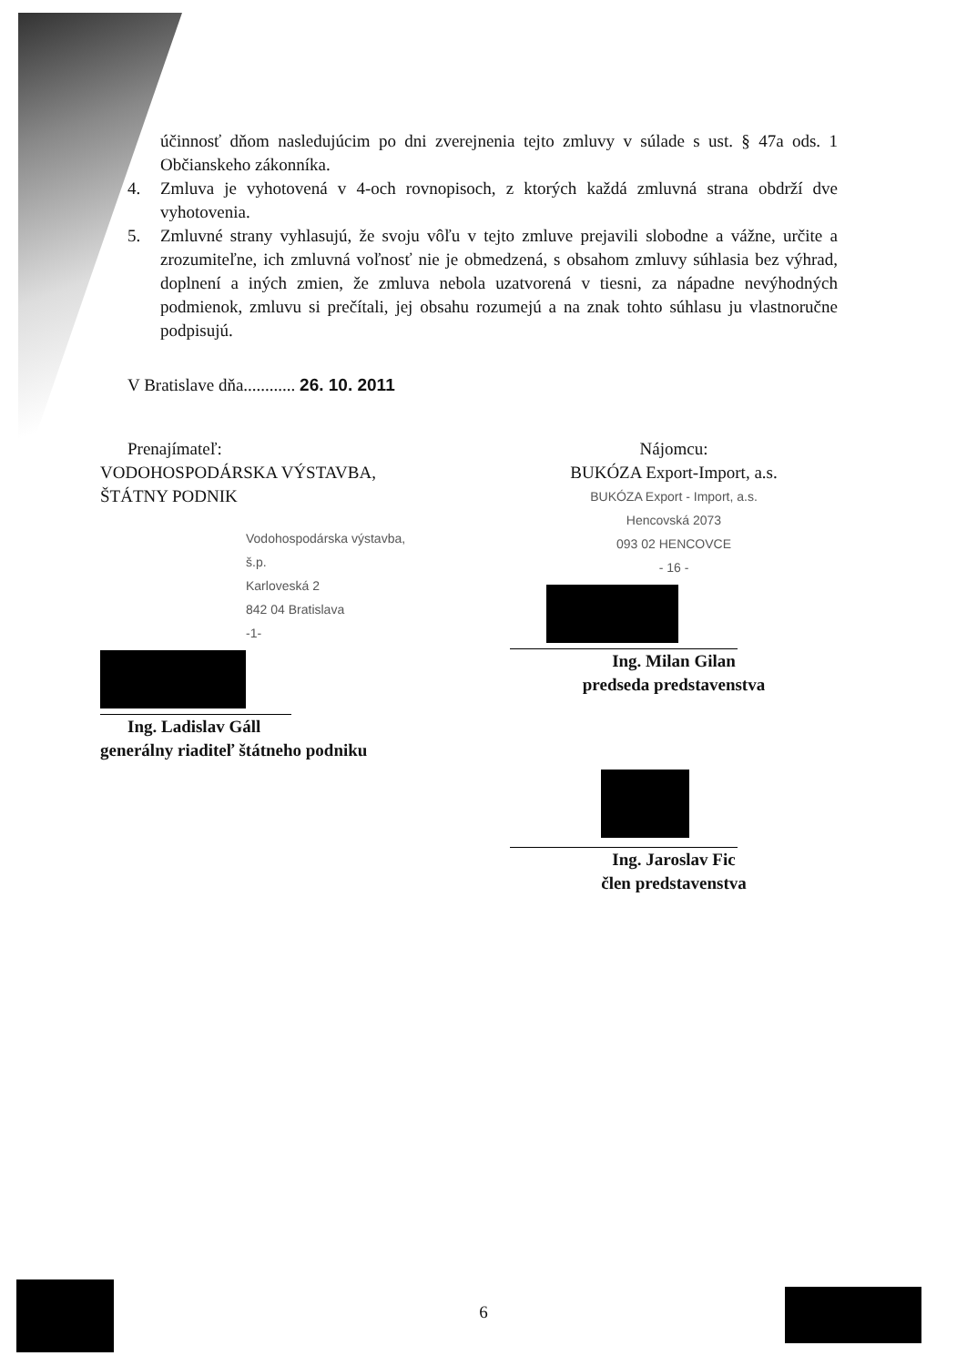účinnosť dňom nasledujúcim po dni zverejnenia tejto zmluvy v súlade s ust. § 47a ods. 1 Občianskeho zákonníka.
4. Zmluva je vyhotovená v 4-och rovnopisoch, z ktorých každá zmluvná strana obdrží dve vyhotovenia.
5. Zmluvné strany vyhlasujú, že svoju vôľu v tejto zmluve prejavili slobodne a vážne, určite a zrozumiteľne, ich zmluvná voľnosť nie je obmedzená, s obsahom zmluvy súhlasia bez výhrad, doplnení a iných zmien, že zmluva nebola uzatvorená v tiesni, za nápadne nevýhodných podmienok, zmluvu si prečítali, jej obsahu rozumejú a na znak tohto súhlasu ju vlastnoručne podpisujú.
V Bratislave dňa............ 26. 10. 2011
Prenajímateľ:
VODOHOSPODÁRSKA VÝSTAVBA,
ŠTÁTNY PODNIK
Vodohospodárska výstavba, š.p.
Karloveská 2
842 04 Bratislava
-1-
Ing. Ladislav Gáll
generálny riaditeľ štátneho podniku
Nájomcu:
BUKÓZA Export-Import, a.s.
BUKÓZA Export - Import, a.s.
Hencovská 2073
093 02 HENCOVCE
- 16 -
Ing. Milan Gilan
predseda predstavenstva
Ing. Jaroslav Fic
člen predstavenstva
6